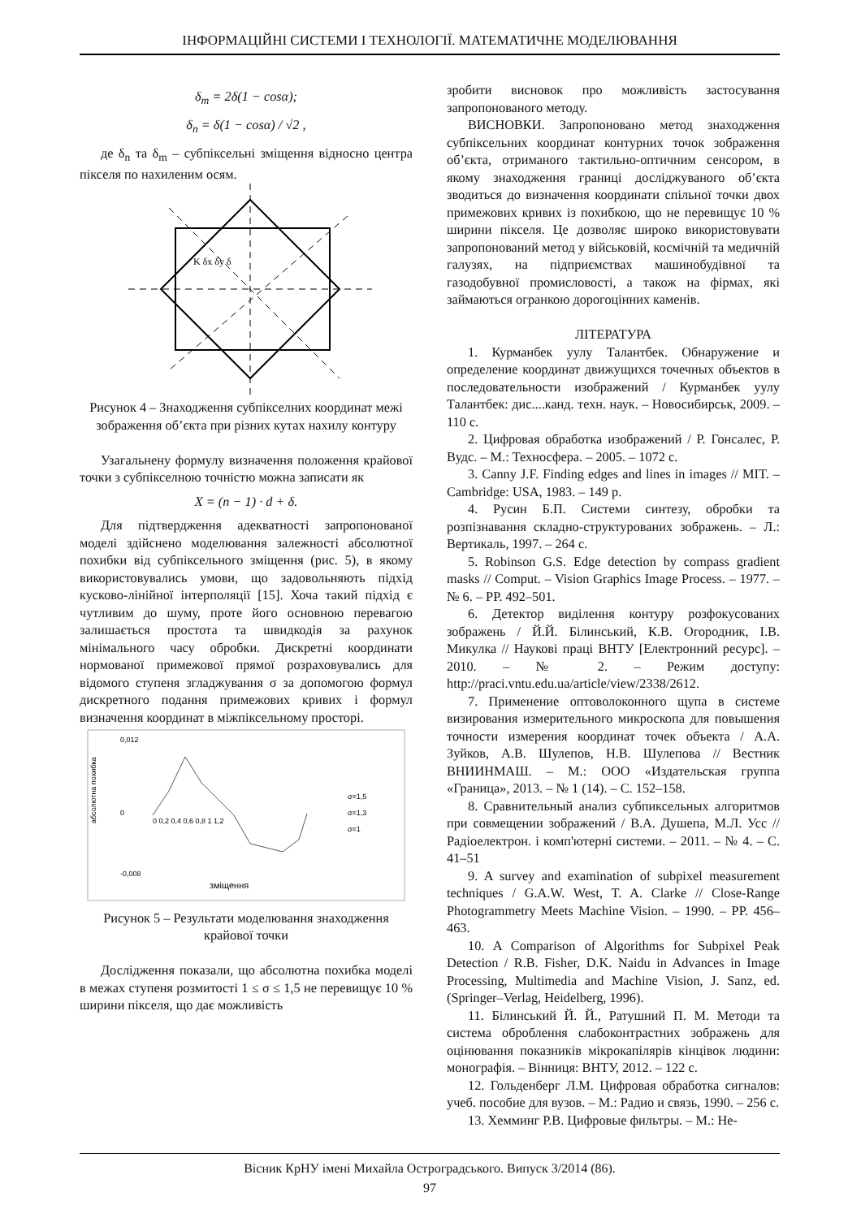ІНФОРМАЦІЙНІ СИСТЕМИ І ТЕХНОЛОГІЇ. МАТЕМАТИЧНЕ МОДЕЛЮВАННЯ
δ<sub>m</sub> = 2δ(1 − cosα);
δ<sub>n</sub> = δ(1 − cosα) / √2 ,
де δ<sub>n</sub> та δ<sub>m</sub> – субпіксельні зміщення відносно центра пікселя по нахиленим осям.
K δx δy δ
Рисунок 4 – Знаходження субпікселних координат межі зображення об’єкта при різних кутах нахилу контуру
Узагальнену формулу визначення положення крайової точки з субпікселною точністю можна записати як
X = (n − 1) · d + δ.
Для підтвердження адекватності запропонованої моделі здійснено моделювання залежності абсолютної похибки від субпіксельного зміщення (рис. 5), в якому використовувались умови, що задовольняють підхід кусково-лінійної інтерполяції [15]. Хоча такий підхід є чутливим до шуму, проте його основною перевагою залишається простота та швидкодія за рахунок мінімального часу обробки. Дискретні координати нормованої примежової прямої розраховувались для відомого ступеня згладжування σ за допомогою формул дискретного подання примежових кривих і формул визначення координат в міжпіксельному просторі.
0,012
0
-0,008
абсолютна похибка
зміщення
0 0,2 0,4 0,6 0,8 1 1,2
σ=1,5
σ=1,3
σ=1
Рисунок 5 – Результати моделювання знаходження крайової точки
Дослідження показали, що абсолютна похибка моделі в межах ступеня розмитості 1 ≤ σ ≤ 1,5 не перевищує 10 % ширини пікселя, що дає можливість
зробити висновок про можливість застосування запропонованого методу.
ВИСНОВКИ. Запропоновано метод знаходження субпіксельних координат контурних точок зображення об’єкта, отриманого тактильно-оптичним сенсором, в якому знаходження границі досліджуваного об’єкта зводиться до визначення координати спільної точки двох примежових кривих із похибкою, що не перевищує 10 % ширини пікселя. Це дозволяє широко використовувати запропонований метод у військовій, космічній та медичній галузях, на підприємствах машинобудівної та газодобувної промисловості, а також на фірмах, які займаються огранкою дорогоцінних каменів.
ЛІТЕРАТУРА
1. Курманбек уулу Талантбек. Обнаружение и определение координат движущихся точечных объектов в последовательности изображений / Курманбек уулу Талантбек: дис....канд. техн. наук. – Новосибирськ, 2009. – 110 с.
2. Цифровая обработка изображений / Р. Гонсалес, Р. Вудс. – М.: Техносфера. – 2005. – 1072 с.
3. Canny J.F. Finding edges and lines in images // MIT. – Cambridge: USA, 1983. – 149 p.
4. Русин Б.П. Системи синтезу, обробки та розпізнавання складно-структурованих зображень. – Л.: Вертикаль, 1997. – 264 с.
5. Robinson G.S. Edge detection by compass gradient masks // Comput. – Vision Graphics Image Process. – 1977. – № 6. – PP. 492–501.
6. Детектор виділення контуру розфокусованих зображень / Й.Й. Білинський, К.В. Огородник, І.В. Микулка // Наукові праці ВНТУ [Електронний ресурс]. – 2010. – № 2. – Режим доступу: http://praci.vntu.edu.ua/article/view/2338/2612.
7. Применение оптоволоконного щупа в системе визирования измерительного микроскопа для повышения точности измерения координат точек объекта / А.А. Зуйков, А.В. Шулепов, Н.В. Шулепова // Вестник ВНИИНМАШ. – М.: ООО «Издательская группа «Граница», 2013. – № 1 (14). – С. 152–158.
8. Сравнительный анализ субпиксельных алгоритмов при совмещении зображений / В.А. Душепа, М.Л. Усс // Радіоелектрон. і комп'ютерні системи. – 2011. – № 4. – С. 41–51
9. A survey and examination of subpixel measurement techniques / G.A.W. West, T. A. Clarke // Close-Range Photogrammetry Meets Machine Vision. – 1990. – PP. 456–463.
10. A Comparison of Algorithms for Subpixel Peak Detection / R.B. Fisher, D.K. Naidu in Advances in Image Processing, Multimedia and Machine Vision, J. Sanz, ed. (Springer–Verlag, Heidelberg, 1996).
11. Білинський Й. Й., Ратушний П. М. Методи та система оброблення слабоконтрастних зображень для оцінювання показників мікрокапілярів кінцівок людини: монографія. – Вінниця: ВНТУ, 2012. – 122 с.
12. Гольденберг Л.М. Цифровая обработка сигналов: учеб. пособие для вузов. – М.: Радио и связь, 1990. – 256 с.
13. Хемминг Р.В. Цифровые фильтры. – М.: Не-
Вісник КрНУ імені Михайла Остроградського. Випуск 3/2014 (86).
97